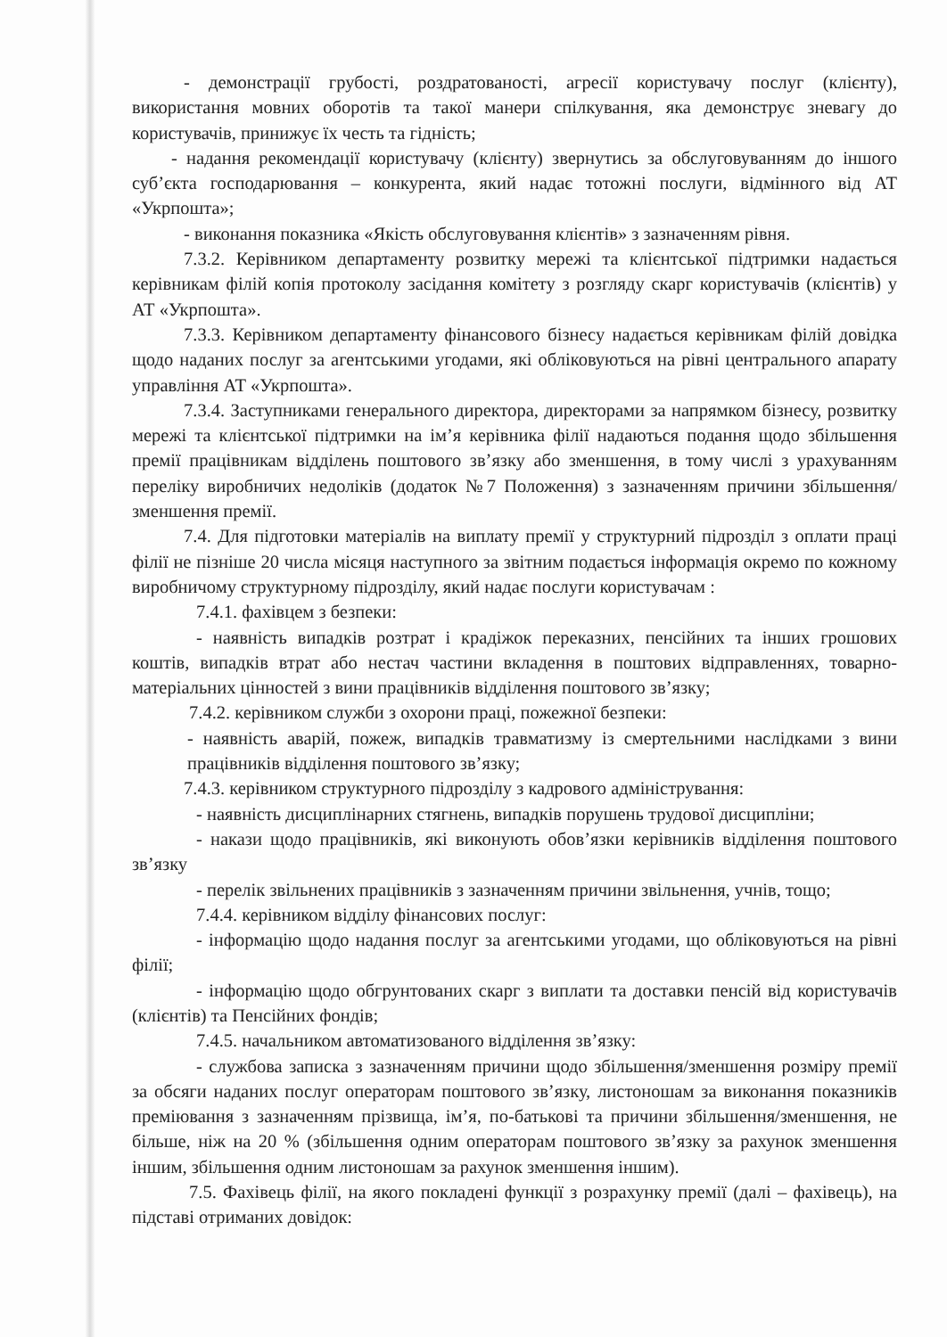- демонстрації грубості, роздратованості, агресії користувачу послуг (клієнту), використання мовних оборотів та такої манери спілкування, яка демонструє зневагу до користувачів, принижує їх честь та гідність;
- надання рекомендації користувачу (клієнту) звернутись за обслуговуванням до іншого суб’єкта господарювання – конкурента, який надає тотожні послуги, відмінного від АТ «Укрпошта»;
- виконання показника «Якість обслуговування клієнтів» з зазначенням рівня.
7.3.2. Керівником департаменту розвитку мережі та клієнтської підтримки надається керівникам філій копія протоколу засідання комітету з розгляду скарг користувачів (клієнтів) у АТ «Укрпошта».
7.3.3. Керівником департаменту фінансового бізнесу надається керівникам філій довідка щодо наданих послуг за агентськими угодами, які обліковуються на рівні центрального апарату управління АТ «Укрпошта».
7.3.4. Заступниками генерального директора, директорами за напрямком бізнесу, розвитку мережі та клієнтської підтримки на ім’я керівника філії надаються подання щодо збільшення премії працівникам відділень поштового зв’язку або зменшення, в тому числі з урахуванням переліку виробничих недоліків (додаток №7 Положення) з зазначенням причини збільшення/зменшення премії.
7.4. Для підготовки матеріалів на виплату премії у структурний підрозділ з оплати праці філії не пізніше 20 числа місяця наступного за звітним подається інформація окремо по кожному виробничому структурному підрозділу, який надає послуги користувачам :
7.4.1. фахівцем з безпеки:
- наявність випадків розтрат і крадіжок переказних, пенсійних та інших грошових коштів, випадків втрат або нестач частини вкладення в поштових відправленнях, товарно-матеріальних цінностей з вини працівників відділення поштового зв’язку;
7.4.2. керівником служби з охорони праці, пожежної безпеки:
- наявність аварій, пожеж, випадків травматизму із смертельними наслідками з вини працівників відділення поштового зв’язку;
7.4.3. керівником структурного підрозділу з кадрового адміністрування:
- наявність дисциплінарних стягнень, випадків порушень трудової дисципліни;
- накази щодо працівників, які виконують обов’язки керівників відділення поштового зв’язку
- перелік звільнених працівників з зазначенням причини звільнення, учнів, тощо;
7.4.4. керівником відділу фінансових послуг:
- інформацію щодо надання послуг за агентськими угодами, що обліковуються на рівні філії;
- інформацію щодо обгрунтованих скарг з виплати та доставки пенсій від користувачів (клієнтів) та Пенсійних фондів;
7.4.5. начальником автоматизованого відділення зв’язку:
- службова записка з зазначенням причини щодо збільшення/зменшення розміру премії за обсяги наданих послуг операторам поштового зв’язку, листоношам за виконання показників преміювання з зазначенням прізвища, ім’я, по-батькові та причини збільшення/зменшення, не більше, ніж на 20 % (збільшення одним операторам поштового зв’язку за рахунок зменшення іншим, збільшення одним листоношам за рахунок зменшення іншим).
7.5. Фахівець філії, на якого покладені функції з розрахунку премії (далі – фахівець), на підставі отриманих довідок: